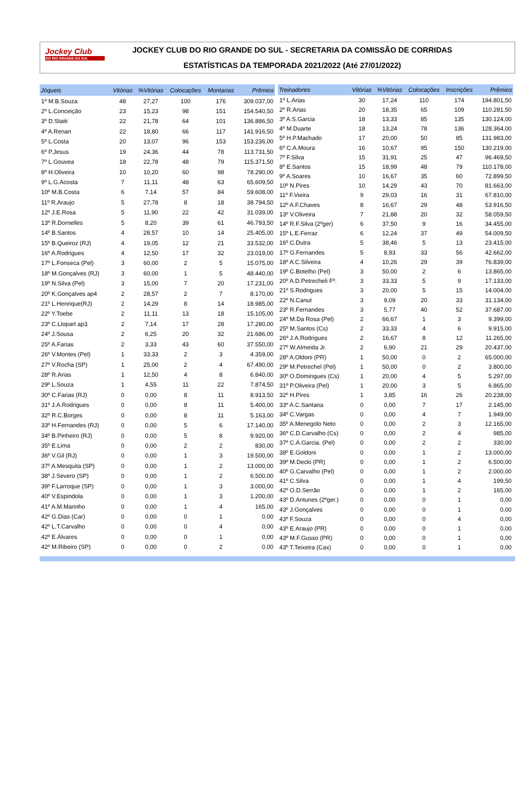Jockey Club
DO RIO GRANDE DO SUL
JOCKEY CLUB DO RIO GRANDE DO SUL - SECRETARIA DA COMISSÃO DE CORRIDAS
ESTATÍSTICAS DA TEMPORADA 2021/2022 (Até 27/01/2022)
| Jóqueis | Vitórias | %Vitórias | Colocações | Montarias | Prêmios |
| --- | --- | --- | --- | --- | --- |
| 1º M.B.Souza | 48 | 27,27 | 100 | 176 | 309.037,00 |
| 2º L.Conceição | 23 | 15,23 | 98 | 151 | 154.540,50 |
| 3º D.Staiti | 22 | 21,78 | 64 | 101 | 136.886,50 |
| 4º A.Renan | 22 | 18,80 | 66 | 117 | 141.916,50 |
| 5º L.Costa | 20 | 13,07 | 96 | 153 | 153.236,00 |
| 6º P.Jesus | 19 | 24,36 | 44 | 78 | 113.731,50 |
| 7º L.Gouvea | 18 | 22,78 | 48 | 79 | 115.371,50 |
| 8º H.Oliveira | 10 | 10,20 | 60 | 98 | 78.290,00 |
| 9º L.G.Acosta | 7 | 11,11 | 48 | 63 | 65.609,50 |
| 10º M.B.Costa | 6 | 7,14 | 57 | 84 | 59.608,00 |
| 11º R.Araujo | 5 | 27,78 | 8 | 18 | 38.794,50 |
| 12º J.E.Rosa | 5 | 11,90 | 22 | 42 | 31.039,00 |
| 13º R.Dornelles | 5 | 8,20 | 39 | 61 | 46.793,50 |
| 14º B.Santos | 4 | 28,57 | 10 | 14 | 25.405,00 |
| 15º B.Queiroz (RJ) | 4 | 19,05 | 12 | 21 | 33.532,00 |
| 16º A.Rodrigues | 4 | 12,50 | 17 | 32 | 23.019,00 |
| 17º L.Fonseca (Pel) | 3 | 60,00 | 2 | 5 | 15.075,00 |
| 18º M.Gonçalves (RJ) | 3 | 60,00 | 1 | 5 | 48.440,00 |
| 19º N.Silva (Pel) | 3 | 15,00 | 7 | 20 | 17.231,00 |
| 20º K.Gonçalves ap4 | 2 | 28,57 | 2 | 7 | 8.170,00 |
| 21º L.Henrique(RJ) | 2 | 14,29 | 8 | 14 | 18.985,00 |
| 22º Y.Toebe | 2 | 11,11 | 13 | 18 | 15.105,00 |
| 23º C.Llopart ap3 | 2 | 7,14 | 17 | 28 | 17.280,00 |
| 24º J.Sousa | 2 | 6,25 | 20 | 32 | 21.686,00 |
| 25º A.Farias | 2 | 3,33 | 43 | 60 | 37.550,00 |
| 26º V.Montes (Pel) | 1 | 33,33 | 2 | 3 | 4.359,00 |
| 27º V.Rocha (SP) | 1 | 25,00 | 2 | 4 | 67.490,00 |
| 28º R.Arias | 1 | 12,50 | 4 | 8 | 6.840,00 |
| 29º L.Souza | 1 | 4,55 | 11 | 22 | 7.874,50 |
| 30º C.Farias (RJ) | 0 | 0,00 | 8 | 11 | 8.913,50 |
| 31º J.A.Rodrigues | 0 | 0,00 | 8 | 11 | 5.400,00 |
| 32º R.C.Borges | 0 | 0,00 | 8 | 11 | 5.163,00 |
| 33º H.Fernandes (RJ) | 0 | 0,00 | 5 | 6 | 17.140,00 |
| 34º B.Pinheiro (RJ) | 0 | 0,00 | 5 | 8 | 9.920,00 |
| 35º E.Lima | 0 | 0,00 | 2 | 2 | 830,00 |
| 36º V.Gil (RJ) | 0 | 0,00 | 1 | 3 | 19.500,00 |
| 37º A.Mesquita (SP) | 0 | 0,00 | 1 | 2 | 13.000,00 |
| 38º J.Severo (SP) | 0 | 0,00 | 1 | 2 | 6.500,00 |
| 39º F.Larroque (SP) | 0 | 0,00 | 1 | 3 | 3.000,00 |
| 40º V.Espindola | 0 | 0,00 | 1 | 3 | 1.200,00 |
| 41º A.M.Marinho | 0 | 0,00 | 1 | 4 | 165,00 |
| 42º G.Dias (Car) | 0 | 0,00 | 0 | 1 | 0,00 |
| 42º L.T.Carvalho | 0 | 0,00 | 0 | 4 | 0,00 |
| 42º E.Álvares | 0 | 0,00 | 0 | 1 | 0,00 |
| 42º M.Ribeiro (SP) | 0 | 0,00 | 0 | 2 | 0,00 |
| Treinadores | Vitórias | %Vitórias | Colocações | Inscrições | Prêmios |
| --- | --- | --- | --- | --- | --- |
| 1º L.Arias | 30 | 17,24 | 110 | 174 | 194.801,50 |
| 2º R.Arias | 20 | 18,35 | 65 | 109 | 110.281,50 |
| 3º A.S.Garcia | 18 | 13,33 | 85 | 135 | 130.124,00 |
| 4º M.Duarte | 18 | 13,24 | 78 | 136 | 128.364,00 |
| 5º H.P.Machado | 17 | 20,00 | 50 | 85 | 131.983,00 |
| 6º C.A.Moura | 16 | 10,67 | 95 | 150 | 130.219,00 |
| 7º F.Silva | 15 | 31,91 | 25 | 47 | 96.469,50 |
| 8º E.Santos | 15 | 18,99 | 48 | 79 | 110.178,00 |
| 9º A.Soares | 10 | 16,67 | 35 | 60 | 72.899,50 |
| 10º N.Pires | 10 | 14,29 | 43 | 70 | 81.663,00 |
| 11º F.Vieira | 9 | 29,03 | 16 | 31 | 67.810,00 |
| 12º A.F.Chaves | 8 | 16,67 | 29 | 48 | 53.916,50 |
| 13º V.Oliveira | 7 | 21,88 | 20 | 32 | 58.059,50 |
| 14º R.F.Silva (2ºger) | 6 | 37,50 | 9 | 16 | 34.455,00 |
| 15º L.E.Ferraz | 6 | 12,24 | 37 | 49 | 54.009,50 |
| 16º C.Dutra | 5 | 38,46 | 5 | 13 | 23.415,00 |
| 17º G.Fernandes | 5 | 8,93 | 33 | 56 | 42.662,00 |
| 18º A.C.Silveira | 4 | 10,26 | 29 | 39 | 76.839,00 |
| 19º C.Botelho (Pel) | 3 | 50,00 | 2 | 6 | 13.865,00 |
| 20º A.D.Petrecheli Fº. | 3 | 33,33 | 5 | 9 | 17.133,00 |
| 21º S.Rodrigues | 3 | 20,00 | 5 | 15 | 14.004,00 |
| 22º N.Canut | 3 | 9,09 | 20 | 33 | 31.134,00 |
| 23º R.Fernandes | 3 | 5,77 | 40 | 52 | 37.687,00 |
| 24º M.Da Rosa (Pel) | 2 | 66,67 | 1 | 3 | 9.399,00 |
| 25º M.Santos (Cs) | 2 | 33,33 | 4 | 6 | 9.915,00 |
| 26º J.A.Rodrigues | 2 | 16,67 | 8 | 12 | 11.265,00 |
| 27º W.Almeida Jr. | 2 | 6,90 | 21 | 29 | 20.437,00 |
| 28º A.Oldoni (PR) | 1 | 50,00 | 0 | 2 | 65.000,00 |
| 29º M.Petrechel (Pel) | 1 | 50,00 | 0 | 2 | 3.800,00 |
| 30º O.Domingues (Cs) | 1 | 20,00 | 4 | 5 | 5.297,00 |
| 31º P.Oliveira (Pel) | 1 | 20,00 | 3 | 5 | 6.865,00 |
| 32º H.Pires | 1 | 3,85 | 16 | 26 | 20.238,00 |
| 33º A.C.Santana | 0 | 0,00 | 7 | 17 | 2.145,00 |
| 34º C.Vargas | 0 | 0,00 | 4 | 7 | 1.949,00 |
| 35º A.Menegolo Neto | 0 | 0,00 | 2 | 3 | 12.165,00 |
| 36º C.D.Carvalho (Cs) | 0 | 0,00 | 2 | 4 | 985,00 |
| 37º C.A.Garcia. (Pel) | 0 | 0,00 | 2 | 2 | 330,00 |
| 38º E.Goldoni | 0 | 0,00 | 1 | 2 | 13.000,00 |
| 39º M.Decki (PR) | 0 | 0,00 | 1 | 2 | 6.500,00 |
| 40º G.Carvalho (Pel) | 0 | 0,00 | 1 | 2 | 2.000,00 |
| 41º C.Silva | 0 | 0,00 | 1 | 4 | 199,50 |
| 42º O.D.Serrão | 0 | 0,00 | 1 | 2 | 165,00 |
| 43º D.Antunes (2ºger.) | 0 | 0,00 | 0 | 1 | 0,00 |
| 43º J.Gonçalves | 0 | 0,00 | 0 | 1 | 0,00 |
| 43º F.Souza | 0 | 0,00 | 0 | 4 | 0,00 |
| 43º E.Araujo (PR) | 0 | 0,00 | 0 | 1 | 0,00 |
| 43º M.F.Gusso (PR) | 0 | 0,00 | 0 | 1 | 0,00 |
| 43º T.Teixeira (Cax) | 0 | 0,00 | 0 | 1 | 0,00 |